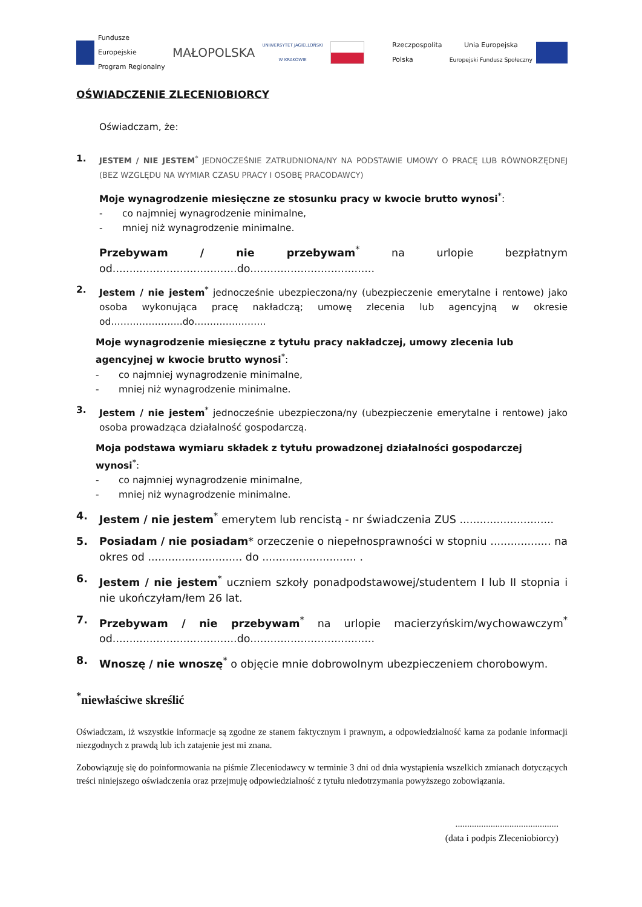Fundusze
Europejskie
Program Regionalny
MAŁOPOLSKA
UNIWERSYTET JAGIELLOŃSKI
W KRAKOWIE
Rzeczpospolita
Polska
Unia Europejska
Europejski Fundusz Społeczny
OŚWIADCZENIE ZLECENIOBIORCY
Oświadczam, że:
1. JESTEM / NIE JESTEM<sup>*</sup> JEDNOCZEŚNIE ZATRUDNIONA/NY NA PODSTAWIE UMOWY O PRACĘ LUB RÓWNORZĘDNEJ (BEZ WZGLĘDU NA WYMIAR CZASU PRACY I OSOBĘ PRACODAWCY)
Moje wynagrodzenie miesięczne ze stosunku pracy w kwocie brutto wynosi<sup>*</sup>:
- co najmniej wynagrodzenie minimalne,
- mniej niż wynagrodzenie minimalne.
Przebywam / nie przebywam<sup>*</sup> na urlopie bezpłatnym od.....................................do.....................................
2. Jestem / nie jestem<sup>*</sup> jednocześnie ubezpieczona/ny (ubezpieczenie emerytalne i rentowe) jako osoba wykonująca pracę nakładczą; umowę zlecenia lub agencyjną w okresie od…………………..do…………………..
Moje wynagrodzenie miesięczne z tytułu pracy nakładczej, umowy zlecenia lub agencyjnej w kwocie brutto wynosi<sup>*</sup>:
- co najmniej wynagrodzenie minimalne,
- mniej niż wynagrodzenie minimalne.
3. Jestem / nie jestem<sup>*</sup> jednocześnie ubezpieczona/ny (ubezpieczenie emerytalne i rentowe) jako osoba prowadząca działalność gospodarczą.
Moja podstawa wymiaru składek z tytułu prowadzonej działalności gospodarczej wynosi<sup>*</sup>:
- co najmniej wynagrodzenie minimalne,
- mniej niż wynagrodzenie minimalne.
4. Jestem / nie jestem<sup>*</sup> emerytem lub rencistą - nr świadczenia ZUS ............................
5. Posiadam / nie posiadam* orzeczenie o niepełnosprawności w stopniu .................. na okres od ............................ do ............................ .
6. Jestem / nie jestem<sup>*</sup> uczniem szkoły ponadpodstawowej/studentem I lub II stopnia i nie ukończyłam/łem 26 lat.
7. Przebywam / nie przebywam<sup>*</sup> na urlopie macierzyńskim/wychowawczym<sup>*</sup> od.....................................do.....................................
8. Wnoszę / nie wnoszę<sup>*</sup> o objęcie mnie dobrowolnym ubezpieczeniem chorobowym.
<sup>*</sup> niewłaściwe skreślić
Oświadczam, iż wszystkie informacje są zgodne ze stanem faktycznym i prawnym, a odpowiedzialność karna za podanie informacji niezgodnych z prawdą lub ich zatajenie jest mi znana.
Zobowiązuję się do poinformowania na piśmie Zleceniodawcy w terminie 3 dni od dnia wystąpienia wszelkich zmianach dotyczących treści niniejszego oświadczenia oraz przejmuję odpowiedzialność z tytułu niedotrzymania powyższego zobowiązania.
............................................
(data i podpis Zleceniobiorcy)